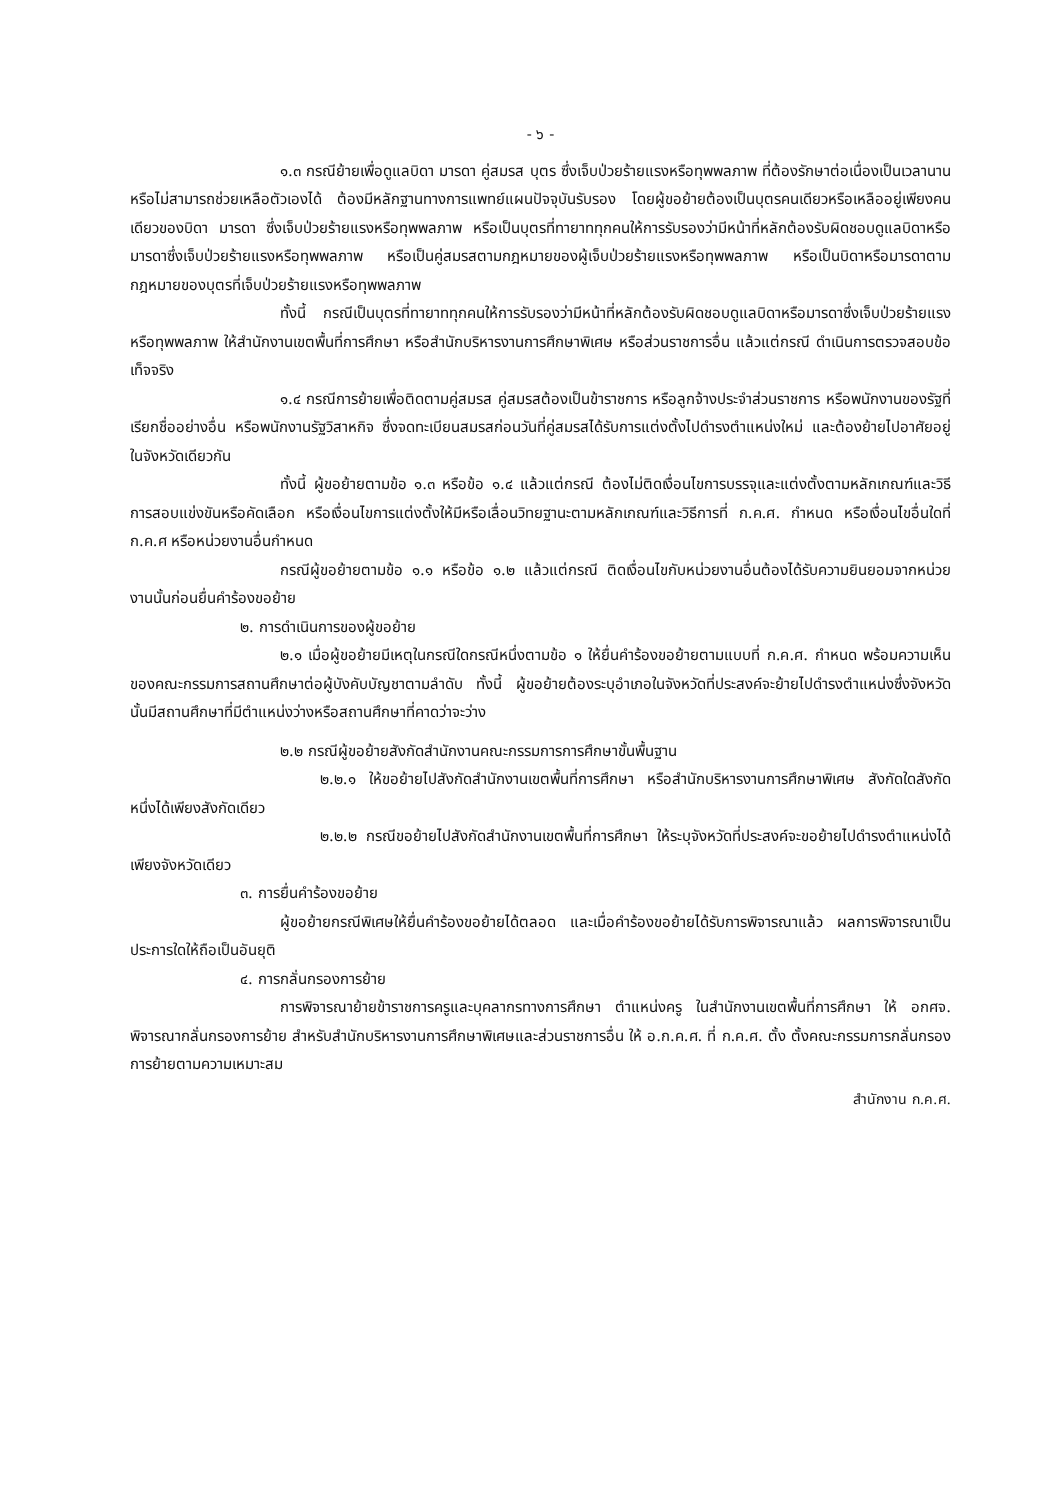- ๖ -
๑.๓ กรณีย้ายเพื่อดูแลบิดา มารดา คู่สมรส บุตร ซึ่งเจ็บป่วยร้ายแรงหรือทุพพลภาพ ที่ต้องรักษาต่อเนื่องเป็นเวลานานหรือไม่สามารถช่วยเหลือตัวเองได้ ต้องมีหลักฐานทางการแพทย์แผนปัจจุบันรับรอง โดยผู้ขอย้ายต้องเป็นบุตรคนเดียวหรือเหลืออยู่เพียงคนเดียวของบิดา มารดา ซึ่งเจ็บป่วยร้ายแรงหรือทุพพลภาพ หรือเป็นบุตรที่ทายาททุกคนให้การรับรองว่ามีหน้าที่หลักต้องรับผิดชอบดูแลบิดาหรือมารดาซึ่งเจ็บป่วยร้ายแรงหรือทุพพลภาพ หรือเป็นคู่สมรสตามกฎหมายของผู้เจ็บป่วยร้ายแรงหรือทุพพลภาพ หรือเป็นบิดาหรือมารดาตามกฎหมายของบุตรที่เจ็บป่วยร้ายแรงหรือทุพพลภาพ
ทั้งนี้ กรณีเป็นบุตรที่ทายาททุกคนให้การรับรองว่ามีหน้าที่หลักต้องรับผิดชอบดูแลบิดาหรือมารดาซึ่งเจ็บป่วยร้ายแรงหรือทุพพลภาพ ให้สำนักงานเขตพื้นที่การศึกษา หรือสำนักบริหารงานการศึกษาพิเศษ หรือส่วนราชการอื่น แล้วแต่กรณี ดำเนินการตรวจสอบข้อเท็จจริง
๑.๔ กรณีการย้ายเพื่อติดตามคู่สมรส คู่สมรสต้องเป็นข้าราชการ หรือลูกจ้างประจำส่วนราชการ หรือพนักงานของรัฐที่เรียกชื่ออย่างอื่น หรือพนักงานรัฐวิสาหกิจ ซึ่งจดทะเบียนสมรสก่อนวันที่คู่สมรสได้รับการแต่งตั้งไปดำรงตำแหน่งใหม่ และต้องย้ายไปอาศัยอยู่ในจังหวัดเดียวกัน
ทั้งนี้ ผู้ขอย้ายตามข้อ ๑.๓ หรือข้อ ๑.๔ แล้วแต่กรณี ต้องไม่ติดเงื่อนไขการบรรจุและแต่งตั้งตามหลักเกณฑ์และวิธีการสอบแข่งขันหรือคัดเลือก หรือเงื่อนไขการแต่งตั้งให้มีหรือเลื่อนวิทยฐานะตามหลักเกณฑ์และวิธีการที่ ก.ค.ศ. กำหนด หรือเงื่อนไขอื่นใดที่ ก.ค.ศ หรือหน่วยงานอื่นกำหนด
กรณีผู้ขอย้ายตามข้อ ๑.๑ หรือข้อ ๑.๒ แล้วแต่กรณี ติดเงื่อนไขกับหน่วยงานอื่นต้องได้รับความยินยอมจากหน่วยงานนั้นก่อนยื่นคำร้องขอย้าย
๒. การดำเนินการของผู้ขอย้าย
๒.๑ เมื่อผู้ขอย้ายมีเหตุในกรณีใดกรณีหนึ่งตามข้อ ๑ ให้ยื่นคำร้องขอย้ายตามแบบที่ ก.ค.ศ. กำหนด พร้อมความเห็นของคณะกรรมการสถานศึกษาต่อผู้บังคับบัญชาตามลำดับ ทั้งนี้ ผู้ขอย้ายต้องระบุอำเภอในจังหวัดที่ประสงค์จะย้ายไปดำรงตำแหน่งซึ่งจังหวัดนั้นมีสถานศึกษาที่มีตำแหน่งว่างหรือสถานศึกษาที่คาดว่าจะว่าง
๒.๒ กรณีผู้ขอย้ายสังกัดสำนักงานคณะกรรมการการศึกษาขั้นพื้นฐาน
๒.๒.๑ ให้ขอย้ายไปสังกัดสำนักงานเขตพื้นที่การศึกษา หรือสำนักบริหารงานการศึกษาพิเศษ สังกัดใดสังกัดหนึ่งได้เพียงสังกัดเดียว
๒.๒.๒ กรณีขอย้ายไปสังกัดสำนักงานเขตพื้นที่การศึกษา ให้ระบุจังหวัดที่ประสงค์จะขอย้ายไปดำรงตำแหน่งได้เพียงจังหวัดเดียว
๓. การยื่นคำร้องขอย้าย
ผู้ขอย้ายกรณีพิเศษให้ยื่นคำร้องขอย้ายได้ตลอด และเมื่อคำร้องขอย้ายได้รับการพิจารณาแล้ว ผลการพิจารณาเป็นประการใดให้ถือเป็นอันยุติ
๔. การกลั่นกรองการย้าย
การพิจารณาย้ายข้าราชการครูและบุคลากรทางการศึกษา ตำแหน่งครู ในสำนักงานเขตพื้นที่การศึกษา ให้ อกศจ. พิจารณากลั่นกรองการย้าย สำหรับสำนักบริหารงานการศึกษาพิเศษและส่วนราชการอื่น ให้ อ.ก.ค.ศ. ที่ ก.ค.ศ. ตั้ง ตั้งคณะกรรมการกลั่นกรองการย้ายตามความเหมาะสม
สำนักงาน ก.ค.ศ.